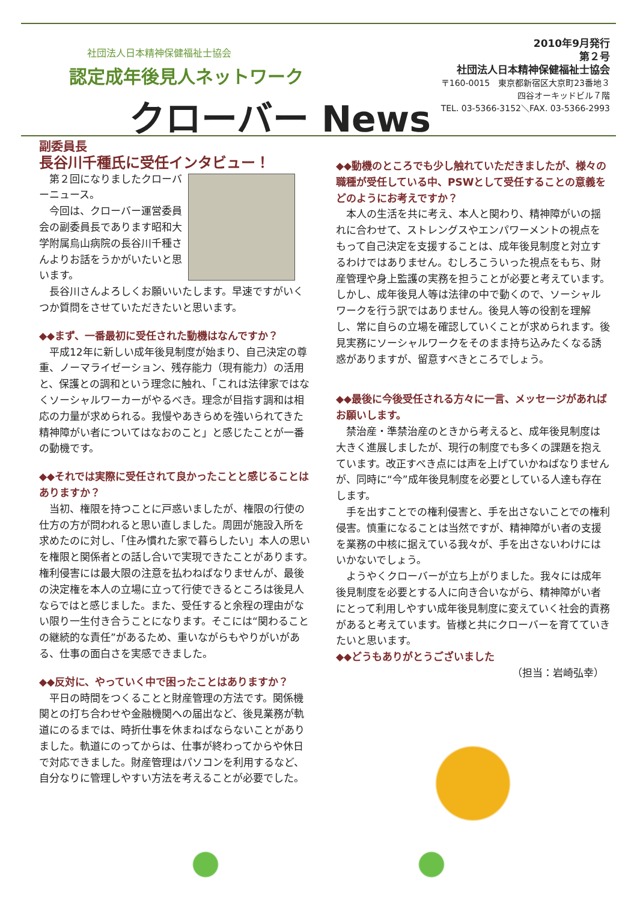社団法人日本精神保健福祉士協会
認定成年後見人ネットワーク
クローバー News
2010年9月発行
第２号
社団法人日本精神保健福祉士協会
〒160-0015　東京都新宿区大京町23番地３
四谷オーキッドビル７階
TEL. 03-5366-3152＼FAX. 03-5366-2993
副委員長
長谷川千種氏に受任インタビュー！
第２回になりましたクローバーニュース。
今回は、クローバー運営委員会の副委員長であります昭和大学附属烏山病院の長谷川千種さんよりお話をうかがいたいと思います。
長谷川さんよろしくお願いいたします。早速ですがいくつか質問をさせていただきたいと思います。
◆◆まず、一番最初に受任された動機はなんですか？
平成12年に新しい成年後見制度が始まり、自己決定の尊重、ノーマライゼーション、残存能力（現有能力）の活用と、保護との調和という理念に触れ、「これは法律家ではなくソーシャルワーカーがやるべき。理念が目指す調和は相応の力量が求められる。我慢やあきらめを強いられてきた精神障がい者についてはなおのこと」と感じたことが一番の動機です。
◆◆それでは実際に受任されて良かったことと感じることはありますか？
当初、権限を持つことに戸惑いましたが、権限の行使の仕方の方が問われると思い直しました。周囲が施設入所を求めたのに対し、「住み慣れた家で暮らしたい」本人の思いを権限と関係者との話し合いで実現できたことがあります。権利侵害には最大限の注意を払わねばなりませんが、最後の決定権を本人の立場に立って行使できるところは後見人ならではと感じました。また、受任すると余程の理由がない限り一生付き合うことになります。そこには“関わることの継続的な責任”があるため、重いながらもやりがいがある、仕事の面白さを実感できました。
◆◆反対に、やっていく中で困ったことはありますか？
平日の時間をつくることと財産管理の方法です。関係機関との打ち合わせや金融機関への届出など、後見業務が軌道にのるまでは、時折仕事を休まねばならないことがありました。軌道にのってからは、仕事が終わってからや休日で対応できました。財産管理はパソコンを利用するなど、自分なりに管理しやすい方法を考えることが必要でした。
◆◆動機のところでも少し触れていただきましたが、様々の職種が受任している中、PSWとして受任することの意義をどのようにお考えですか？
本人の生活を共に考え、本人と関わり、精神障がいの揺れに合わせて、ストレングスやエンパワーメントの視点をもって自己決定を支援することは、成年後見制度と対立するわけではありません。むしろこういった視点をもち、財産管理や身上監護の実務を担うことが必要と考えています。しかし、成年後見人等は法律の中で動くので、ソーシャルワークを行う訳ではありません。後見人等の役割を理解し、常に自らの立場を確認していくことが求められます。後見実務にソーシャルワークをそのまま持ち込みたくなる誘惑がありますが、留意すべきところでしょう。
◆◆最後に今後受任される方々に一言、メッセージがあればお願いします。
禁治産・準禁治産のときから考えると、成年後見制度は大きく進展しましたが、現行の制度でも多くの課題を抱えています。改正すべき点には声を上げていかねばなりませんが、同時に“今”成年後見制度を必要としている人達も存在します。
手を出すことでの権利侵害と、手を出さないことでの権利侵害。慎重になることは当然ですが、精神障がい者の支援を業務の中核に据えている我々が、手を出さないわけにはいかないでしょう。
ようやくクローバーが立ち上がりました。我々には成年後見制度を必要とする人に向き合いながら、精神障がい者にとって利用しやすい成年後見制度に変えていく社会的責務があると考えています。皆様と共にクローバーを育てていきたいと思います。
◆◆どうもありがとうございました
（担当：岩崎弘幸）